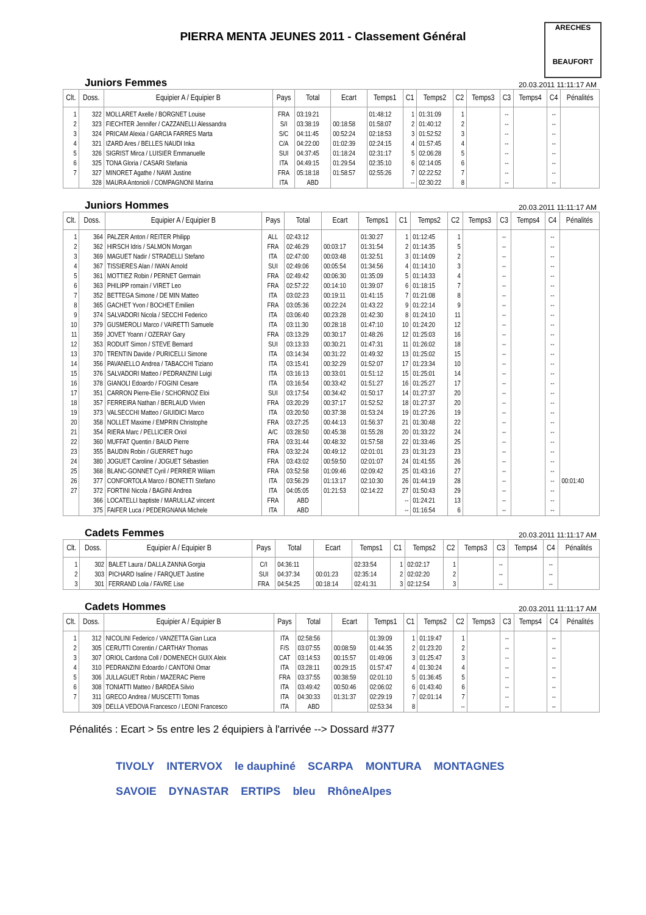PIERRA MENTA JEUNES 2011 - Classement Général
ARECHES
BEAUFORT
Juniors Femmes 20.03.2011 11:11:17 AM
| Clt. | Doss. | Equipier A / Equipier B | Pays | Total | Ecart | Temps1 | C1 | Temps2 | C2 | Temps3 | C3 | Temps4 | C4 | Pénalités |
| --- | --- | --- | --- | --- | --- | --- | --- | --- | --- | --- | --- | --- | --- | --- |
| 1 | 322 | MOLLARET Axelle / BORGNET Louise | FRA | 03:19:21 | | 01:48:12 | 1 | 01:31:09 | 1 | | -- | | -- | |
| 2 | 323 | FIECHTER Jennifer / CAZZANELLI Alessandra | S/I | 03:38:19 | 00:18:58 | 01:58:07 | 2 | 01:40:12 | 2 | | -- | | -- | |
| 3 | 324 | PRICAM Alexia / GARCIA FARRES Marta | S/C | 04:11:45 | 00:52:24 | 02:18:53 | 3 | 01:52:52 | 3 | | -- | | -- | |
| 4 | 321 | IZARD Ares / BELLES NAUDI Inka | C/A | 04:22:00 | 01:02:39 | 02:24:15 | 4 | 01:57:45 | 4 | | -- | | -- | |
| 5 | 326 | SIGRIST Mirca / LUISIER Emmanuelle | SUI | 04:37:45 | 01:18:24 | 02:31:17 | 5 | 02:06:28 | 5 | | -- | | -- | |
| 6 | 325 | TONA Gloria / CASARI Stefania | ITA | 04:49:15 | 01:29:54 | 02:35:10 | 6 | 02:14:05 | 6 | | -- | | -- | |
| 7 | 327 | MINORET Agathe / NAWI Justine | FRA | 05:18:18 | 01:58:57 | 02:55:26 | 7 | 02:22:52 | 7 | | -- | | -- | |
| | 328 | MAURA Antonioli / COMPAGNONI Marina | ITA | ABD | | | -- | 02:30:22 | 8 | | -- | | -- | |
Juniors Hommes 20.03.2011 11:11:17 AM
| Clt. | Doss. | Equipier A / Equipier B | Pays | Total | Ecart | Temps1 | C1 | Temps2 | C2 | Temps3 | C3 | Temps4 | C4 | Pénalités |
| --- | --- | --- | --- | --- | --- | --- | --- | --- | --- | --- | --- | --- | --- | --- |
| 1 | 364 | PALZER Anton / REITER Philipp | ALL | 02:43:12 | | 01:30:27 | 1 | 01:12:45 | 1 | | -- | | -- | |
| 2 | 362 | HIRSCH Idris / SALMON Morgan | FRA | 02:46:29 | 00:03:17 | 01:31:54 | 2 | 01:14:35 | 5 | | -- | | -- | |
| 3 | 369 | MAGUET Nadir / STRADELLI Stefano | ITA | 02:47:00 | 00:03:48 | 01:32:51 | 3 | 01:14:09 | 2 | | -- | | -- | |
| 4 | 367 | TISSIERES Alan / IWAN Arnold | SUI | 02:49:06 | 00:05:54 | 01:34:56 | 4 | 01:14:10 | 3 | | -- | | -- | |
| 5 | 361 | MOTTIEZ Robin / PERNET Germain | FRA | 02:49:42 | 00:06:30 | 01:35:09 | 5 | 01:14:33 | 4 | | -- | | -- | |
| 6 | 363 | PHILIPP romain / VIRET Leo | FRA | 02:57:22 | 00:14:10 | 01:39:07 | 6 | 01:18:15 | 7 | | -- | | -- | |
| 7 | 352 | BETTEGA Simone / DE MIN Matteo | ITA | 03:02:23 | 00:19:11 | 01:41:15 | 7 | 01:21:08 | 8 | | -- | | -- | |
| 8 | 365 | GACHET Yvon / BOCHET Emilien | FRA | 03:05:36 | 00:22:24 | 01:43:22 | 9 | 01:22:14 | 9 | | -- | | -- | |
| 9 | 374 | SALVADORI Nicola / SECCHI Federico | ITA | 03:06:40 | 00:23:28 | 01:42:30 | 8 | 01:24:10 | 11 | | -- | | -- | |
| 10 | 379 | GUSMEROLI Marco / VAIRETTI Samuele | ITA | 03:11:30 | 00:28:18 | 01:47:10 | 10 | 01:24:20 | 12 | | -- | | -- | |
| 11 | 359 | JOVET Yoann / OZERAY Gary | FRA | 03:13:29 | 00:30:17 | 01:48:26 | 12 | 01:25:03 | 16 | | -- | | -- | |
| 12 | 353 | RODUIT Simon / STEVE Bernard | SUI | 03:13:33 | 00:30:21 | 01:47:31 | 11 | 01:26:02 | 18 | | -- | | -- | |
| 13 | 370 | TRENTIN Davide / PURICELLI Simone | ITA | 03:14:34 | 00:31:22 | 01:49:32 | 13 | 01:25:02 | 15 | | -- | | -- | |
| 14 | 356 | PAVANELLO Andrea / TABACCHI Tiziano | ITA | 03:15:41 | 00:32:29 | 01:52:07 | 17 | 01:23:34 | 10 | | -- | | -- | |
| 15 | 376 | SALVADORI Matteo / PEDRANZINI Luigi | ITA | 03:16:13 | 00:33:01 | 01:51:12 | 15 | 01:25:01 | 14 | | -- | | -- | |
| 16 | 378 | GIANOLI Edoardo / FOGINI Cesare | ITA | 03:16:54 | 00:33:42 | 01:51:27 | 16 | 01:25:27 | 17 | | -- | | -- | |
| 17 | 351 | CARRON Pierre-Elie / SCHORNOZ Eloi | SUI | 03:17:54 | 00:34:42 | 01:50:17 | 14 | 01:27:37 | 20 | | -- | | -- | |
| 18 | 357 | FERREIRA Nathan / BERLAUD Vivien | FRA | 03:20:29 | 00:37:17 | 01:52:52 | 18 | 01:27:37 | 20 | | -- | | -- | |
| 19 | 373 | VALSECCHI Matteo / GIUIDICI Marco | ITA | 03:20:50 | 00:37:38 | 01:53:24 | 19 | 01:27:26 | 19 | | -- | | -- | |
| 20 | 358 | NOLLET Maxime / EMPRIN Christophe | FRA | 03:27:25 | 00:44:13 | 01:56:37 | 21 | 01:30:48 | 22 | | -- | | -- | |
| 21 | 354 | RIERA Marc / PELLICIER Oriol | A/C | 03:28:50 | 00:45:38 | 01:55:28 | 20 | 01:33:22 | 24 | | -- | | -- | |
| 22 | 360 | MUFFAT Quentin / BAUD Pierre | FRA | 03:31:44 | 00:48:32 | 01:57:58 | 22 | 01:33:46 | 25 | | -- | | -- | |
| 23 | 355 | BAUDIN Robin / GUERRET hugo | FRA | 03:32:24 | 00:49:12 | 02:01:01 | 23 | 01:31:23 | 23 | | -- | | -- | |
| 24 | 380 | JOGUET Caroline / JOGUET Sébastien | FRA | 03:43:02 | 00:59:50 | 02:01:07 | 24 | 01:41:55 | 26 | | -- | | -- | |
| 25 | 368 | BLANC-GONNET Cyril / PERRIER Wiliam | FRA | 03:52:58 | 01:09:46 | 02:09:42 | 25 | 01:43:16 | 27 | | -- | | -- | |
| 26 | 377 | CONFORTOLA Marco / BONETTI Stefano | ITA | 03:56:29 | 01:13:17 | 02:10:30 | 26 | 01:44:19 | 28 | | -- | | -- | 00:01:40 |
| 27 | 372 | FORTINI Nicola / BAGINI Andrea | ITA | 04:05:05 | 01:21:53 | 02:14:22 | 27 | 01:50:43 | 29 | | -- | | -- | |
| | 366 | LOCATELLI baptiste / MARULLAZ vincent | FRA | ABD | | | -- | 01:24:21 | 13 | | -- | | -- | |
| | 375 | FAIFER Luca / PEDERGNANA Michele | ITA | ABD | | | -- | 01:16:54 | 6 | | -- | | -- | |
Cadets Femmes 20.03.2011 11:11:17 AM
| Clt. | Doss. | Equipier A / Equipier B | Pays | Total | Ecart | Temps1 | C1 | Temps2 | C2 | Temps3 | C3 | Temps4 | C4 | Pénalités |
| --- | --- | --- | --- | --- | --- | --- | --- | --- | --- | --- | --- | --- | --- | --- |
| 1 | 302 | BALET Laura / DALLA ZANNA Gorgia | C/I | 04:36:11 | | 02:33:54 | 1 | 02:02:17 | 1 | | -- | | -- | |
| 2 | 303 | PICHARD Isaline / FARQUET Justine | SUI | 04:37:34 | 00:01:23 | 02:35:14 | 2 | 02:02:20 | 2 | | -- | | -- | |
| 3 | 301 | FERRAND Lola / FAVRE Lise | FRA | 04:54:25 | 00:18:14 | 02:41:31 | 3 | 02:12:54 | 3 | | -- | | -- | |
Cadets Hommes 20.03.2011 11:11:17 AM
| Clt. | Doss. | Equipier A / Equipier B | Pays | Total | Ecart | Temps1 | C1 | Temps2 | C2 | Temps3 | C3 | Temps4 | C4 | Pénalités |
| --- | --- | --- | --- | --- | --- | --- | --- | --- | --- | --- | --- | --- | --- | --- |
| 1 | 312 | NICOLINI Federico / VANZETTA Gian Luca | ITA | 02:58:56 | | 01:39:09 | 1 | 01:19:47 | 1 | | -- | | -- | |
| 2 | 305 | CERUTTI Corentin / CARTHAY Thomas | F/S | 03:07:55 | 00:08:59 | 01:44:35 | 2 | 01:23:20 | 2 | | -- | | -- | |
| 3 | 307 | ORIOL Cardona Coll / DOMENECH GUIX Aleix | CAT | 03:14:53 | 00:15:57 | 01:49:06 | 3 | 01:25:47 | 3 | | -- | | -- | |
| 4 | 310 | PEDRANZINI Edoardo / CANTONI Omar | ITA | 03:28:11 | 00:29:15 | 01:57:47 | 4 | 01:30:24 | 4 | | -- | | -- | |
| 5 | 306 | JULLAGUET Robin / MAZERAC Pierre | FRA | 03:37:55 | 00:38:59 | 02:01:10 | 5 | 01:36:45 | 5 | | -- | | -- | |
| 6 | 308 | TONIATTI Matteo / BARDEA Silvio | ITA | 03:49:42 | 00:50:46 | 02:06:02 | 6 | 01:43:40 | 6 | | -- | | -- | |
| 7 | 311 | GRECO Andrea / MUSCETTI Tomas | ITA | 04:30:33 | 01:31:37 | 02:29:19 | 7 | 02:01:14 | 7 | | -- | | -- | |
| | 309 | DELLA VEDOVA Francesco / LEONI Francesco | ITA | ABD | | 02:53:34 | 8 | | -- | | -- | | -- | |
Pénalités : Ecart > 5s entre les 2 équipiers à l'arrivée --> Dossard #377
TIVOLY INTERVOX le dauphiné SCARPA MONTURA MONTAGNES SAVOIE DYNASTAR ERTIPS bleu RhôneAlpes